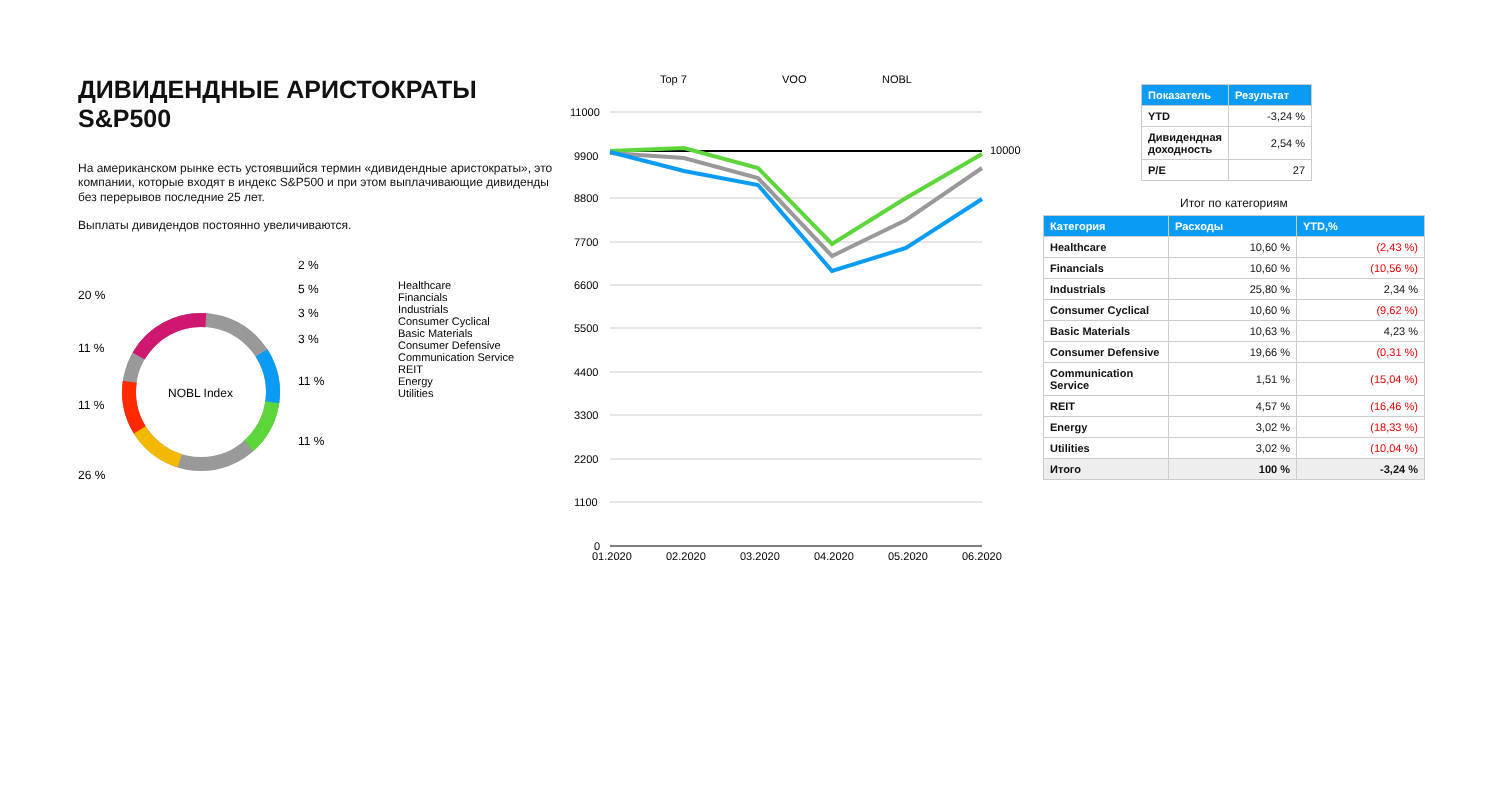ДИВИДЕНДНЫЕ АРИСТОКРАТЫ S&P500
На американском рынке есть устоявшийся термин «дивидендные аристократы», это компании, которые входят в индекс S&P500 и при этом выплачивающие дивиденды без перерывов последние 25 лет.
Выплаты дивидендов постоянно увеличиваются.
NOBL Index
20 %
11 %
11 %
26 %
2 %
5 %
3 %
3 %
11 %
11 %
Healthcare
Financials
Industrials
Consumer Cyclical
Basic Materials
Consumer Defensive
Communication Service
REIT
Energy
Utilities
Top 7
VOO
NOBL
11000
9900
8800
7700
6600
5500
4400
3300
2200
1100
0
10000
01.2020
02.2020
03.2020
04.2020
05.2020
06.2020
| Показатель | Результат |
| --- | --- |
| YTD | -3,24 % |
| Дивидендная доходность | 2,54 % |
| P/E | 27 |
Итог по категориям
| Категория | Расходы | YTD,% |
| --- | --- | --- |
| Healthcare | 10,60 % | (2,43 %) |
| Financials | 10,60 % | (10,56 %) |
| Industrials | 25,80 % | 2,34 % |
| Consumer Cyclical | 10,60 % | (9,62 %) |
| Basic Materials | 10,63 % | 4,23 % |
| Consumer Defensive | 19,66 % | (0,31 %) |
| Communication Service | 1,51 % | (15,04 %) |
| REIT | 4,57 % | (16,46 %) |
| Energy | 3,02 % | (18,33 %) |
| Utilities | 3,02 % | (10,04 %) |
| Итого | 100 % | -3,24 % |